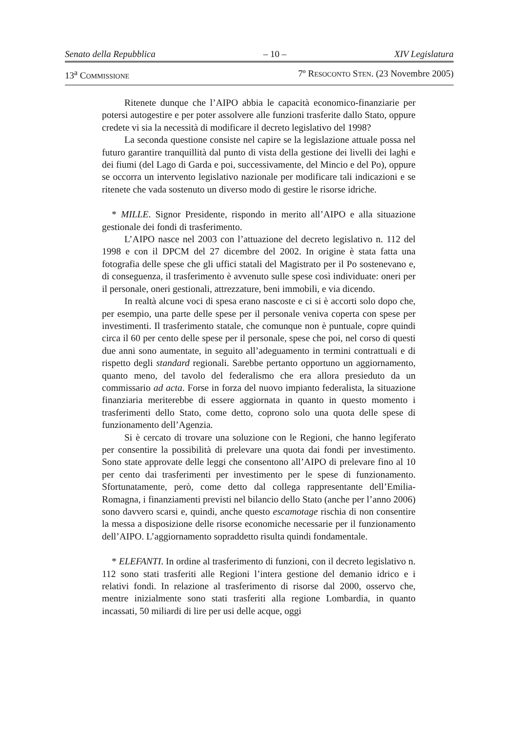Senato della Repubblica – 10 – XIV Legislatura
13<sup>a</sup> COMMISSIONE 7º RESOCONTO STEN. (23 Novembre 2005)
Ritenete dunque che l’AIPO abbia le capacità economico-finanziarie per potersi autogestire e per poter assolvere alle funzioni trasferite dallo Stato, oppure credete vi sia la necessità di modificare il decreto legislativo del 1998?
La seconda questione consiste nel capire se la legislazione attuale possa nel futuro garantire tranquillità dal punto di vista della gestione dei livelli dei laghi e dei fiumi (del Lago di Garda e poi, successivamente, del Mincio e del Po), oppure se occorra un intervento legislativo nazionale per modificare tali indicazioni e se ritenete che vada sostenuto un diverso modo di gestire le risorse idriche.
* MILLE. Signor Presidente, rispondo in merito all’AIPO e alla situazione gestionale dei fondi di trasferimento.
L’AIPO nasce nel 2003 con l’attuazione del decreto legislativo n. 112 del 1998 e con il DPCM del 27 dicembre del 2002. In origine è stata fatta una fotografia delle spese che gli uffici statali del Magistrato per il Po sostenevano e, di conseguenza, il trasferimento è avvenuto sulle spese così individuate: oneri per il personale, oneri gestionali, attrezzature, beni immobili, e via dicendo.
In realtà alcune voci di spesa erano nascoste e ci si è accorti solo dopo che, per esempio, una parte delle spese per il personale veniva coperta con spese per investimenti. Il trasferimento statale, che comunque non è puntuale, copre quindi circa il 60 per cento delle spese per il personale, spese che poi, nel corso di questi due anni sono aumentate, in seguito all’adeguamento in termini contrattuali e di rispetto degli standard regionali. Sarebbe pertanto opportuno un aggiornamento, quanto meno, del tavolo del federalismo che era allora presieduto da un commissario ad acta. Forse in forza del nuovo impianto federalista, la situazione finanziaria meriterebbe di essere aggiornata in quanto in questo momento i trasferimenti dello Stato, come detto, coprono solo una quota delle spese di funzionamento dell’Agenzia.
Si è cercato di trovare una soluzione con le Regioni, che hanno legiferato per consentire la possibilità di prelevare una quota dai fondi per investimento. Sono state approvate delle leggi che consentono all’AIPO di prelevare fino al 10 per cento dai trasferimenti per investimento per le spese di funzionamento. Sfortunatamente, però, come detto dal collega rappresentante dell’Emilia-Romagna, i finanziamenti previsti nel bilancio dello Stato (anche per l’anno 2006) sono davvero scarsi e, quindi, anche questo escamotage rischia di non consentire la messa a disposizione delle risorse economiche necessarie per il funzionamento dell’AIPO. L’aggiornamento sopraddetto risulta quindi fondamentale.
* ELEFANTI. In ordine al trasferimento di funzioni, con il decreto legislativo n. 112 sono stati trasferiti alle Regioni l’intera gestione del demanio idrico e i relativi fondi. In relazione al trasferimento di risorse dal 2000, osservo che, mentre inizialmente sono stati trasferiti alla regione Lombardia, in quanto incassati, 50 miliardi di lire per usi delle acque, oggi